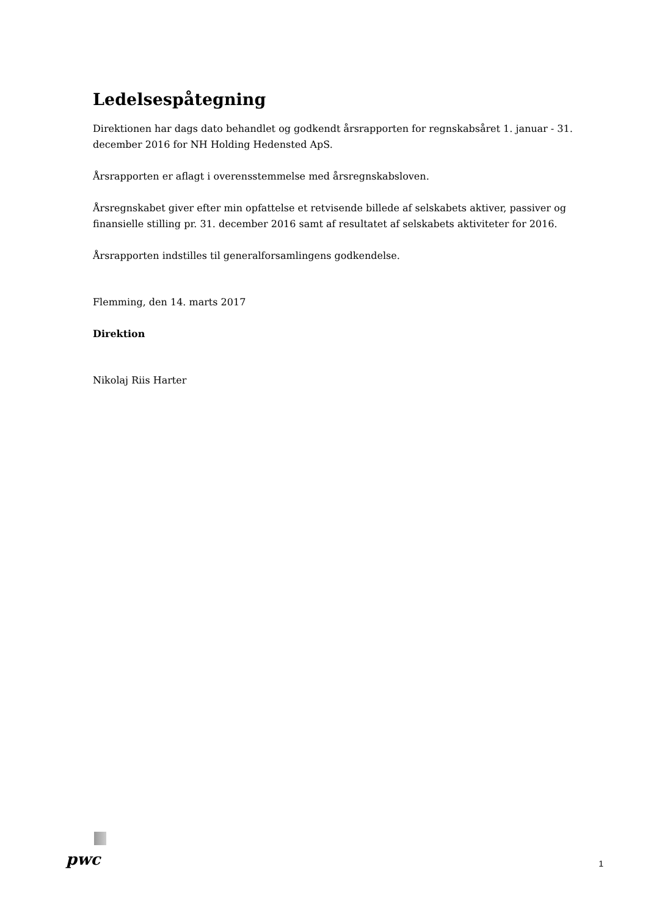Ledelsespåtegning
Direktionen har dags dato behandlet og godkendt årsrapporten for regnskabsåret 1. januar - 31. december 2016 for NH Holding Hedensted ApS.
Årsrapporten er aflagt i overensstemmelse med årsregnskabsloven.
Årsregnskabet giver efter min opfattelse et retvisende billede af selskabets aktiver, passiver og finansielle stilling pr. 31. december 2016 samt af resultatet af selskabets aktiviteter for 2016.
Årsrapporten indstilles til generalforsamlingens godkendelse.
Flemming, den 14. marts 2017
Direktion
Nikolaj Riis Harter
pwc
1